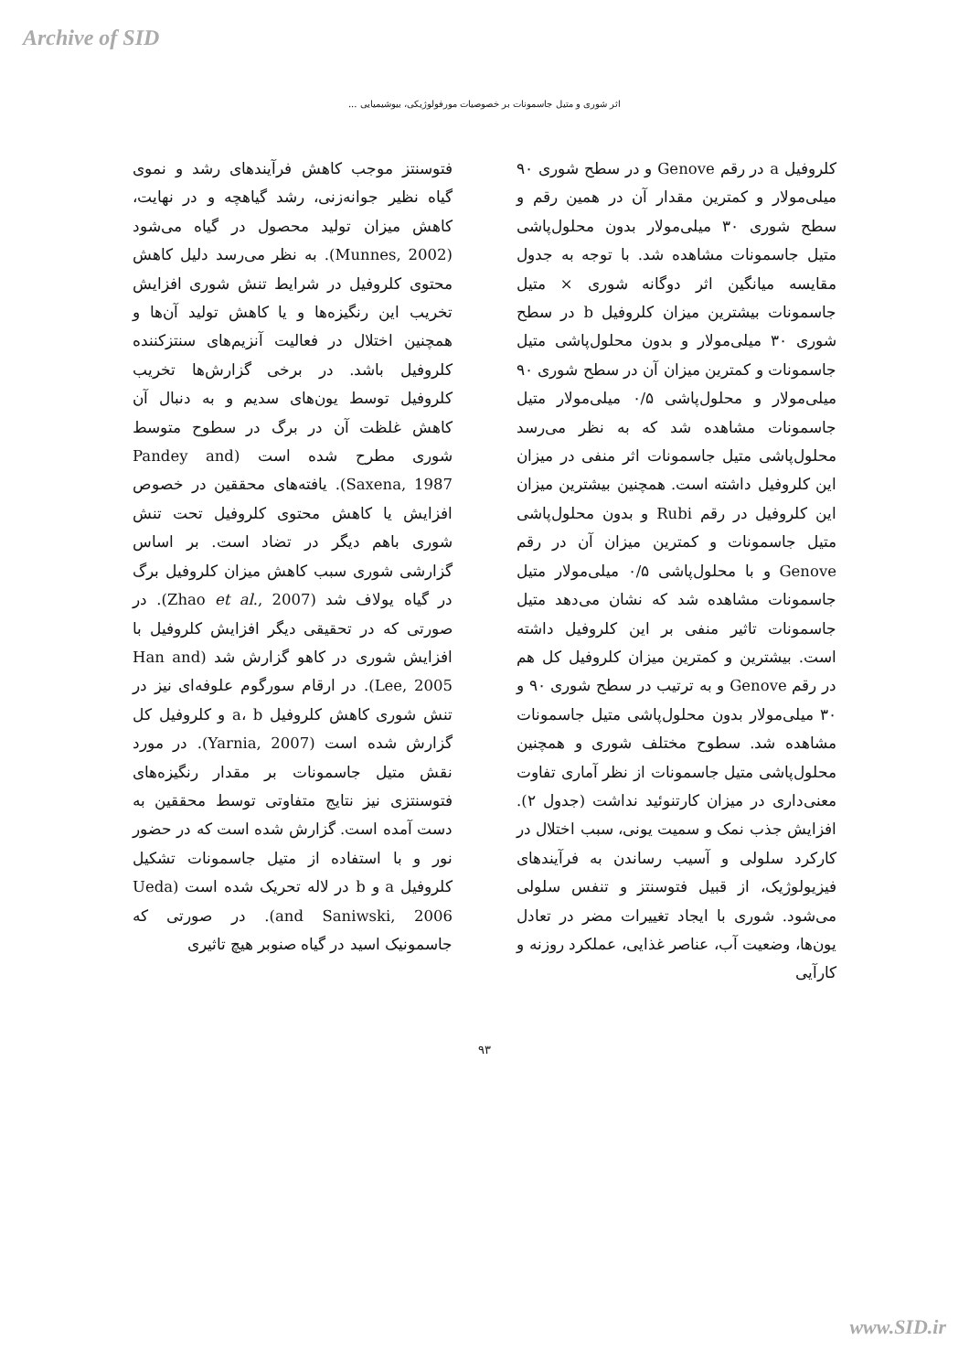Archive of SID
اثر شوری و متیل جاسمونات بر خصوصیات مورفولوژیکی، بیوشیمیایی ...
کلروفیل a در رقم Genove و در سطح شوری ۹۰ میلی‌مولار و کمترین مقدار آن در همین رقم و سطح شوری ۳۰ میلی‌مولار بدون محلول‌پاشی متیل جاسمونات مشاهده شد. با توجه به جدول مقایسه میانگین اثر دوگانه شوری × متیل جاسمونات بیشترین میزان کلروفیل b در سطح شوری ۳۰ میلی‌مولار و بدون محلول‌پاشی متیل جاسمونات و کمترین میزان آن در سطح شوری ۹۰ میلی‌مولار و محلول‌پاشی ۰/۵ میلی‌مولار متیل جاسمونات مشاهده شد که به نظر می‌رسد محلول‌پاشی متیل جاسمونات اثر منفی در میزان این کلروفیل داشته است. همچنین بیشترین میزان این کلروفیل در رقم Rubi و بدون محلول‌پاشی متیل جاسمونات و کمترین میزان آن در رقم Genove و با محلول‌پاشی ۰/۵ میلی‌مولار متیل جاسمونات مشاهده شد که نشان می‌دهد متیل جاسمونات تاثیر منفی بر این کلروفیل داشته است. بیشترین و کمترین میزان کلروفیل کل هم در رقم Genove و به ترتیب در سطح شوری ۹۰ و ۳۰ میلی‌مولار بدون محلول‌پاشی متیل جاسمونات مشاهده شد. سطوح مختلف شوری و همچنین محلول‌پاشی متیل جاسمونات از نظر آماری تفاوت معنی‌داری در میزان کارتنوئید نداشت (جدول ۲). افزایش جذب نمک و سمیت یونی، سبب اختلال در کارکرد سلولی و آسیب رساندن به فرآیندهای فیزیولوژیک، از قبیل فتوسنتز و تنفس سلولی می‌شود. شوری با ایجاد تغییرات مضر در تعادل یون‌ها، وضعیت آب، عناصر غذایی، عملکرد روزنه و کارآیی
فتوسنتز موجب کاهش فرآیندهای رشد و نموی گیاه نظیر جوانه‌زنی، رشد گیاهچه و در نهایت، کاهش میزان تولید محصول در گیاه می‌شود (Munnes, 2002). به نظر می‌رسد دلیل کاهش محتوی کلروفیل در شرایط تنش شوری افزایش تخریب این رنگیزه‌ها و یا کاهش تولید آن‌ها و همچنین اختلال در فعالیت آنزیم‌های سنتزکننده کلروفیل باشد. در برخی گزارش‌ها تخریب کلروفیل توسط یون‌های سدیم و به دنبال آن کاهش غلظت آن در برگ در سطوح متوسط شوری مطرح شده است (Pandey and Saxena, 1987). یافته‌های محققین در خصوص افزایش یا کاهش محتوی کلروفیل تحت تنش شوری باهم دیگر در تضاد است. بر اساس گزارشی شوری سبب کاهش میزان کلروفیل برگ در گیاه یولاف شد (Zhao et al., 2007). در صورتی که در تحقیقی دیگر افزایش کلروفیل با افزایش شوری در کاهو گزارش شد (Han and Lee, 2005). در ارقام سورگوم علوفه‌ای نیز در تنش شوری کاهش کلروفیل a، b و کلروفیل کل گزارش شده است (Yarnia, 2007). در مورد نقش متیل جاسمونات بر مقدار رنگیزه‌های فتوسنتزی نیز نتایج متفاوتی توسط محققین به دست آمده است. گزارش شده است که در حضور نور و با استفاده از متیل جاسمونات تشکیل کلروفیل a و b در لاله تحریک شده است (Ueda and Saniwski, 2006). در صورتی که جاسمونیک اسید در گیاه صنوبر هیچ تاثیری
۹۳
www.SID.ir